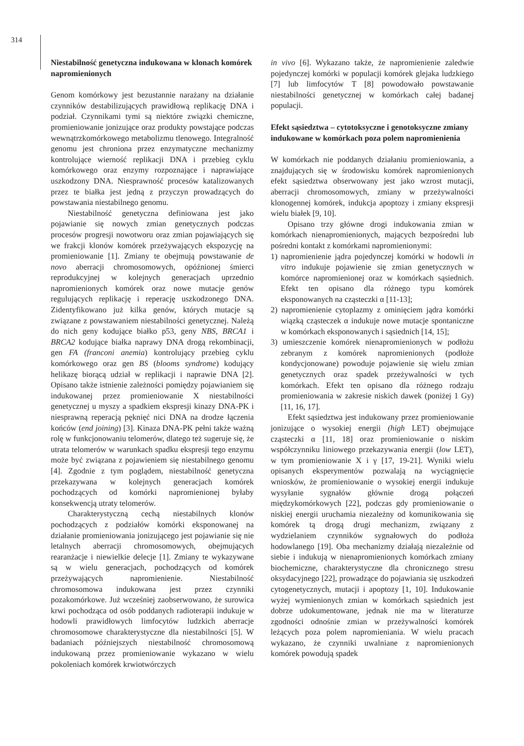314
Niestabilność genetyczna indukowana w klonach komórek napromienionych
Genom komórkowy jest bezustannie narażany na działanie czynników destabilizujących prawidłową replikację DNA i podział. Czynnikami tymi są niektóre związki chemiczne, promieniowanie jonizujące oraz produkty powstające podczas wewnątrzkomórkowego metabolizmu tlenowego. Integralność genomu jest chroniona przez enzymatyczne mechanizmy kontrolujące wierność replikacji DNA i przebieg cyklu komórkowego oraz enzymy rozpoznające i naprawiające uszkodzony DNA. Niesprawność procesów katalizowanych przez te białka jest jedną z przyczyn prowadzących do powstawania niestabilnego genomu.
Niestabilność genetyczna definiowana jest jako pojawianie się nowych zmian genetycznych podczas procesów progresji nowotworu oraz zmian pojawiających się we frakcji klonów komórek przeżywających ekspozycję na promieniowanie [1]. Zmiany te obejmują powstawanie de novo aberracji chromosomowych, opóźnionej śmierci reprodukcyjnej w kolejnych generacjach uprzednio napromienionych komórek oraz nowe mutacje genów regulujących replikację i reperację uszkodzonego DNA. Zidentyfikowano już kilka genów, których mutacje są związane z powstawaniem niestabilności genetycznej. Należą do nich geny kodujące białko p53, geny NBS, BRCA1 i BRCA2 kodujące białka naprawy DNA drogą rekombinacji, gen FA (franconi anemia) kontrolujący przebieg cyklu komórkowego oraz gen BS (blooms syndrome) kodujący helikazę biorącą udział w replikacji i naprawie DNA [2]. Opisano także istnienie zależności pomiędzy pojawianiem się indukowanej przez promieniowanie X niestabilności genetycznej u myszy a spadkiem ekspresji kinazy DNA-PK i niesprawną reperacją pęknięć nici DNA na drodze łączenia końców (end joining) [3]. Kinaza DNA-PK pełni także ważną rolę w funkcjonowaniu telomerów, dlatego też sugeruje się, że utrata telomerów w warunkach spadku ekspresji tego enzymu może być związana z pojawieniem się niestabilnego genomu [4]. Zgodnie z tym poglądem, niestabilność genetyczna przekazywana w kolejnych generacjach komórek pochodzących od komórki napromienionej byłaby konsekwencją utraty telomerów.
Charakterystyczną cechą niestabilnych klonów pochodzących z podziałów komórki eksponowanej na działanie promieniowania jonizującego jest pojawianie się nie letalnych aberracji chromosomowych, obejmujących rearanżacje i niewielkie delecje [1]. Zmiany te wykazywane są w wielu generacjach, pochodzących od komórek przeżywających napromienienie. Niestabilność chromosomowa indukowana jest przez czynniki pozakomórkowe. Już wcześniej zaobserwowano, że surowica krwi pochodząca od osób poddanych radioterapii indukuje w hodowli prawidłowych limfocytów ludzkich aberracje chromosomowe charakterystyczne dla niestabilności [5]. W badaniach późniejszych niestabilność chromosomową indukowaną przez promieniowanie wykazano w wielu pokoleniach komórek krwiotwórczych
in vivo [6]. Wykazano także, że napromienienie zaledwie pojedynczej komórki w populacji komórek glejaka ludzkiego [7] lub limfocytów T [8] powodowało powstawanie niestabilności genetycznej w komórkach całej badanej populacji.
Efekt sąsiedztwa – cytotoksyczne i genotoksyczne zmiany indukowane w komórkach poza polem napromienienia
W komórkach nie poddanych działaniu promieniowania, a znajdujących się w środowisku komórek napromienionych efekt sąsiedztwa obserwowany jest jako wzrost mutacji, aberracji chromosomowych, zmiany w przeżywalności klonogennej komórek, indukcja apoptozy i zmiany ekspresji wielu białek [9, 10].
Opisano trzy główne drogi indukowania zmian w komórkach nienapromienionych, mających bezpośredni lub pośredni kontakt z komórkami napromienionymi:
1) napromienienie jądra pojedynczej komórki w hodowli in vitro indukuje pojawienie się zmian genetycznych w komórce napromienionej oraz w komórkach sąsiednich. Efekt ten opisano dla różnego typu komórek eksponowanych na cząsteczki α [11-13];
2) napromienienie cytoplazmy z ominięciem jądra komórki wiązką cząsteczek α indukuje nowe mutacje spontaniczne w komórkach eksponowanych i sąsiednich [14, 15];
3) umieszczenie komórek nienapromienionych w podłożu zebranym z komórek napromienionych (podłoże kondycjonowane) powoduje pojawienie się wielu zmian genetycznych oraz spadek przeżywalności w tych komórkach. Efekt ten opisano dla różnego rodzaju promieniowania w zakresie niskich dawek (poniżej 1 Gy) [11, 16, 17].
Efekt sąsiedztwa jest indukowany przez promieniowanie jonizujące o wysokiej energii (high LET) obejmujące cząsteczki α [11, 18] oraz promieniowanie o niskim współczynniku liniowego przekazywania energii (low LET), w tym promieniowanie X i γ [17, 19-21]. Wyniki wielu opisanych eksperymentów pozwalają na wyciągnięcie wniosków, że promieniowanie o wysokiej energii indukuje wysyłanie sygnałów głównie drogą połączeń międzykomórkowych [22], podczas gdy promieniowanie o niskiej energii uruchamia niezależny od komunikowania się komórek tą drogą drugi mechanizm, związany z wydzielaniem czynników sygnałowych do podłoża hodowlanego [19]. Oba mechanizmy działają niezależnie od siebie i indukują w nienapromienionych komórkach zmiany biochemiczne, charakterystyczne dla chronicznego stresu oksydacyjnego [22], prowadzące do pojawiania się uszkodzeń cytogenetycznych, mutacji i apoptozy [1, 10]. Indukowanie wyżej wymienionych zmian w komórkach sąsiednich jest dobrze udokumentowane, jednak nie ma w literaturze zgodności odnośnie zmian w przeżywalności komórek leżących poza polem napromieniania. W wielu pracach wykazano, że czynniki uwalniane z napromienionych komórek powodują spadek